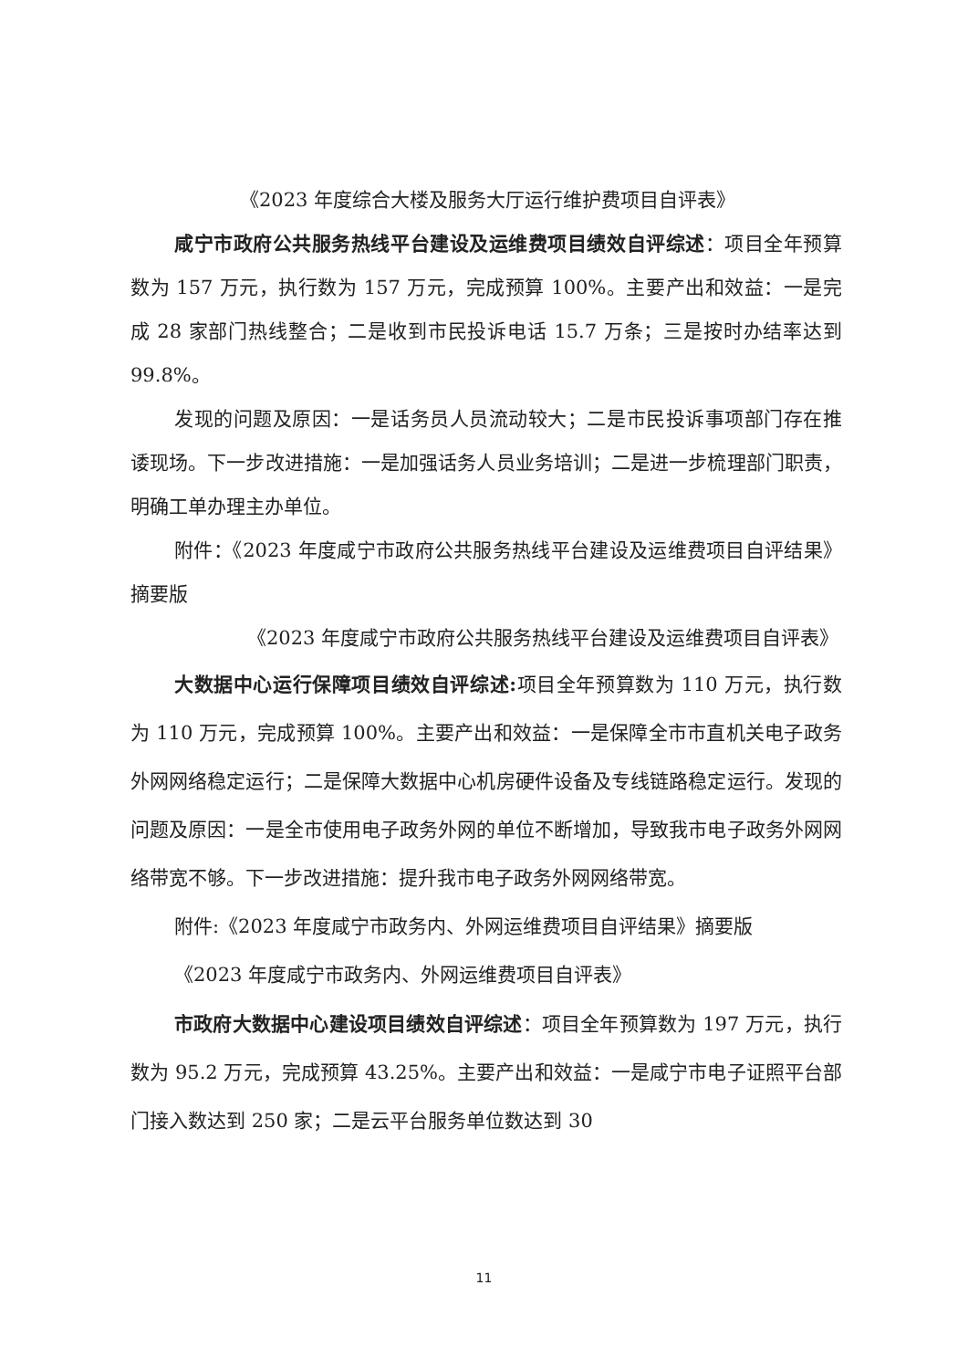《2023 年度综合大楼及服务大厅运行维护费项目自评表》
咸宁市政府公共服务热线平台建设及运维费项目绩效自评综述：项目全年预算数为 157 万元，执行数为 157 万元，完成预算 100%。主要产出和效益：一是完成 28 家部门热线整合；二是收到市民投诉电话 15.7 万条；三是按时办结率达到 99.8%。
发现的问题及原因：一是话务员人员流动较大；二是市民投诉事项部门存在推诿现场。下一步改进措施：一是加强话务人员业务培训；二是进一步梳理部门职责，明确工单办理主办单位。
附件：《2023 年度咸宁市政府公共服务热线平台建设及运维费项目自评结果》摘要版
《2023 年度咸宁市政府公共服务热线平台建设及运维费项目自评表》
大数据中心运行保障项目绩效自评综述: 项目全年预算数为 110 万元，执行数为 110 万元，完成预算 100%。主要产出和效益：一是保障全市市直机关电子政务外网网络稳定运行；二是保障大数据中心机房硬件设备及专线链路稳定运行。发现的问题及原因：一是全市使用电子政务外网的单位不断增加，导致我市电子政务外网网络带宽不够。下一步改进措施：提升我市电子政务外网网络带宽。
附件:《2023 年度咸宁市政务内、外网运维费项目自评结果》摘要版
《2023 年度咸宁市政务内、外网运维费项目自评表》
市政府大数据中心建设项目绩效自评综述：项目全年预算数为 197 万元，执行数为 95.2 万元，完成预算 43.25%。主要产出和效益：一是咸宁市电子证照平台部门接入数达到 250 家；二是云平台服务单位数达到 30
11